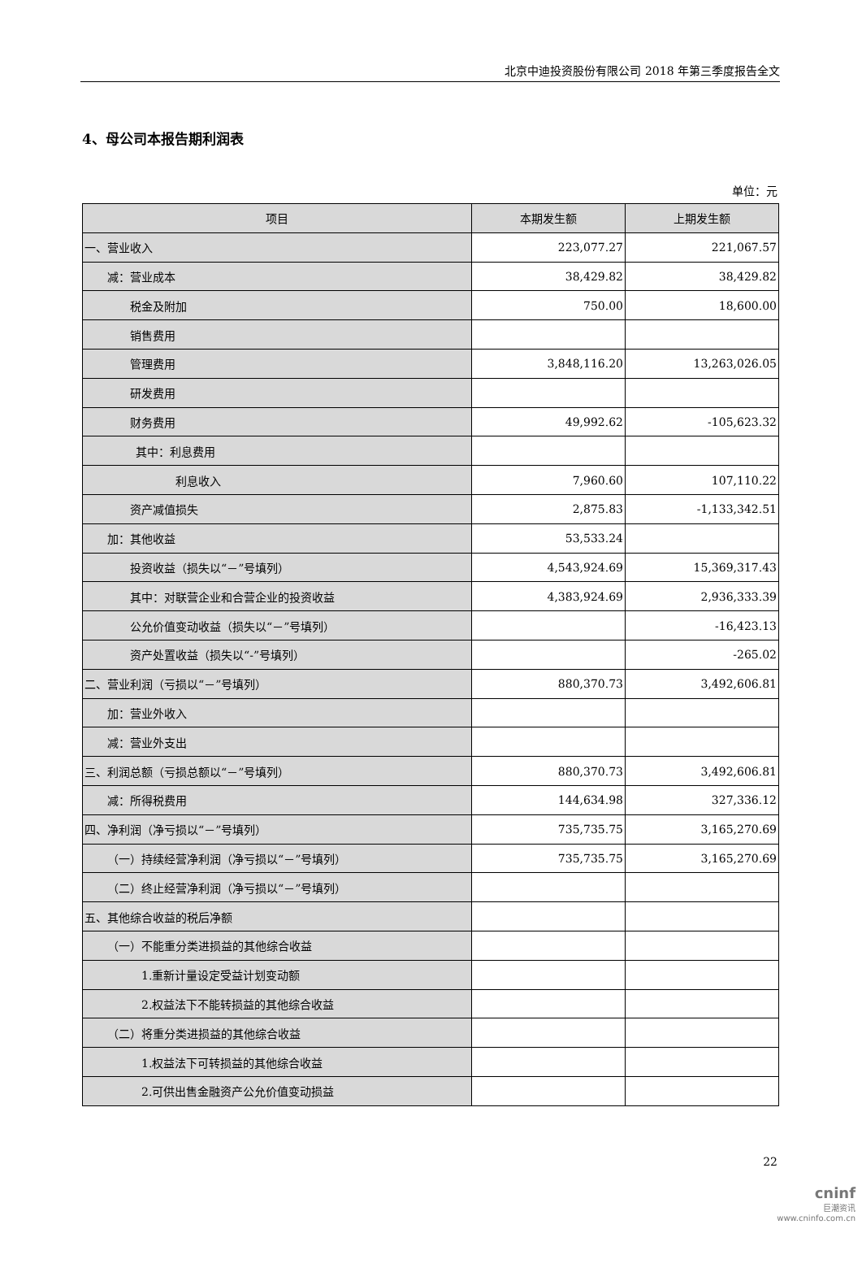北京中迪投资股份有限公司 2018 年第三季度报告全文
4、母公司本报告期利润表
单位：元
| 项目 | 本期发生额 | 上期发生额 |
| --- | --- | --- |
| 一、营业收入 | 223,077.27 | 221,067.57 |
| 减：营业成本 | 38,429.82 | 38,429.82 |
| 税金及附加 | 750.00 | 18,600.00 |
| 销售费用 | | |
| 管理费用 | 3,848,116.20 | 13,263,026.05 |
| 研发费用 | | |
| 财务费用 | 49,992.62 | -105,623.32 |
| 其中：利息费用 | | |
| 利息收入 | 7,960.60 | 107,110.22 |
| 资产减值损失 | 2,875.83 | -1,133,342.51 |
| 加：其他收益 | 53,533.24 | |
| 投资收益（损失以“－”号填列） | 4,543,924.69 | 15,369,317.43 |
| 其中：对联营企业和合营企业的投资收益 | 4,383,924.69 | 2,936,333.39 |
| 公允价值变动收益（损失以“－”号填列） | | -16,423.13 |
| 资产处置收益（损失以“-”号填列） | | -265.02 |
| 二、营业利润（亏损以“－”号填列） | 880,370.73 | 3,492,606.81 |
| 加：营业外收入 | | |
| 减：营业外支出 | | |
| 三、利润总额（亏损总额以“－”号填列） | 880,370.73 | 3,492,606.81 |
| 减：所得税费用 | 144,634.98 | 327,336.12 |
| 四、净利润（净亏损以“－”号填列） | 735,735.75 | 3,165,270.69 |
| （一）持续经营净利润（净亏损以“－”号填列） | 735,735.75 | 3,165,270.69 |
| （二）终止经营净利润（净亏损以“－”号填列） | | |
| 五、其他综合收益的税后净额 | | |
| （一）不能重分类进损益的其他综合收益 | | |
| 1.重新计量设定受益计划变动额 | | |
| 2.权益法下不能转损益的其他综合收益 | | |
| （二）将重分类进损益的其他综合收益 | | |
| 1.权益法下可转损益的其他综合收益 | | |
| 2.可供出售金融资产公允价值变动损益 | | |
22
cninf
巨潮资讯
www.cninfo.com.cn